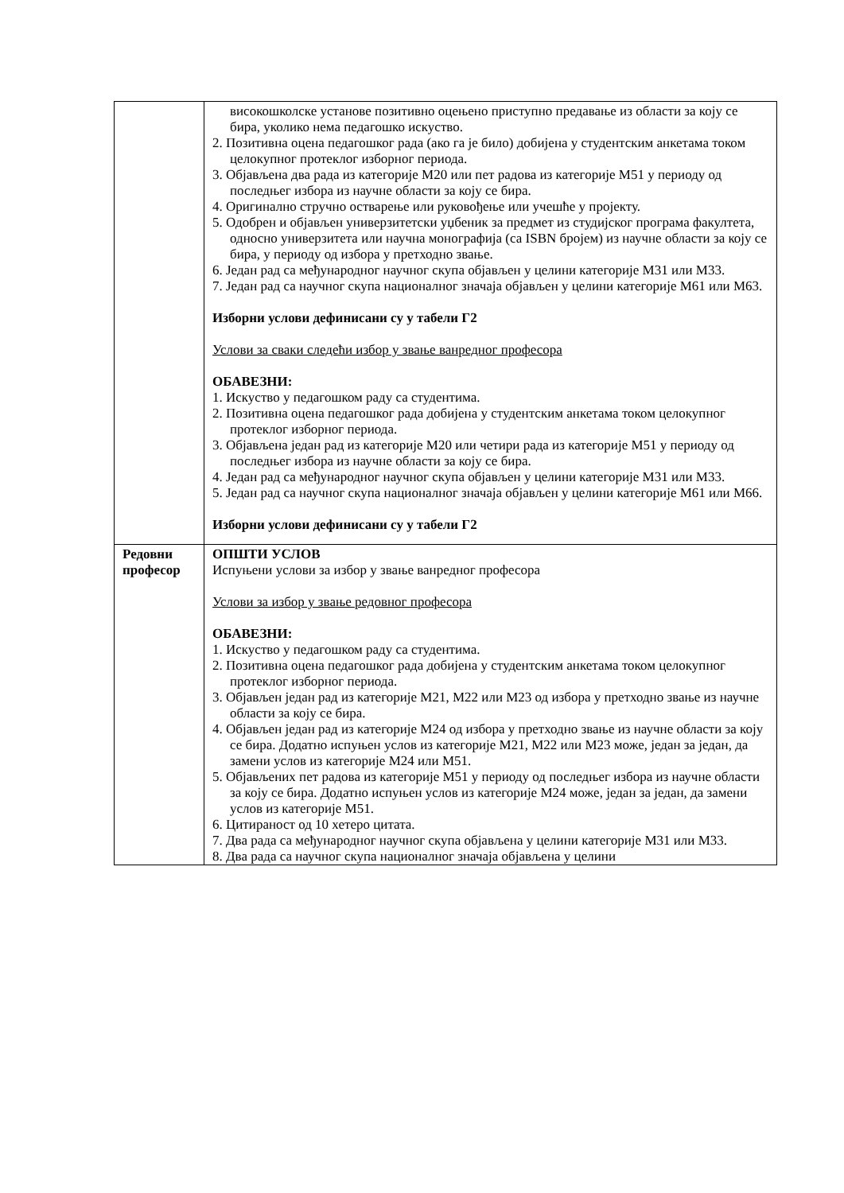| | високошколске установе позитивно оцењено приступно предавање из области за коју се бира, уколико нема педагошко искуство. 2. Позитивна оцена педагошког рада (ако га је било) добијена у студентским анкетама током целокупног протеклог изборног периода. 3. Објављена два рада из категорије М20 или пет радова из категорије М51 у периоду од последњег избора из научне области за коју се бира. 4. Оригинално стручно остварење или руковођење или учешће у пројекту. 5. Одобрен и објављен универзитетски уџбеник за предмет из студијског програма факултета, односно универзитета или научна монографија (са ISBN бројем) из научне области за коју се бира, у периоду од избора у претходно звање. 6. Један рад са међународног научног скупа објављен у целини категорије М31 или М33. 7. Један рад са научног скупа националног значаја објављен у целини категорије М61 или М63. Изборни услови дефинисани су у табели Г2 Услови за сваки следећи избор у звање ванредног професора ОБАВЕЗНИ: 1. Искуство у педагошком раду са студентима. 2. Позитивна оцена педагошког рада добијена у студентским анкетама током целокупног протеклог изборног периода. 3. Објављена један рад из категорије М20 или четири рада из категорије М51 у периоду од последњег избора из научне области за коју се бира. 4. Један рад са међународног научног скупа објављен у целини категорије М31 или М33. 5. Један рад са научног скупа националног значаја објављен у целини категорије М61 или М66. Изборни услови дефинисани су у табели Г2 |
| Редовни професор | ОПШТИ УСЛОВ Испуњени услови за избор у звање ванредног професора Услови за избор у звање редовног професора ОБАВЕЗНИ: 1. Искуство у педагошком раду са студентима. 2. Позитивна оцена педагошког рада добијена у студентским анкетама током целокупног протеклог изборног периода. 3. Објављен један рад из категорије М21, М22 или М23 од избора у претходно звање из научне области за коју се бира. 4. Објављен један рад из категорије М24 од избора у претходно звање из научне области за коју се бира. Додатно испуњен услов из категорије М21, М22 или М23 може, један за један, да замени услов из категорије М24 или М51. 5. Објављених пет радова из категорије М51 у периоду од последњег избора из научне области за коју се бира. Додатно испуњен услов из категорије М24 може, један за један, да замени услов из категорије М51. 6. Цитираност од 10 хетеро цитата. 7. Два рада са међународног научног скупа објављена у целини категорије М31 или М33. 8. Два рада са научног скупа националног значаја објављена у целини |